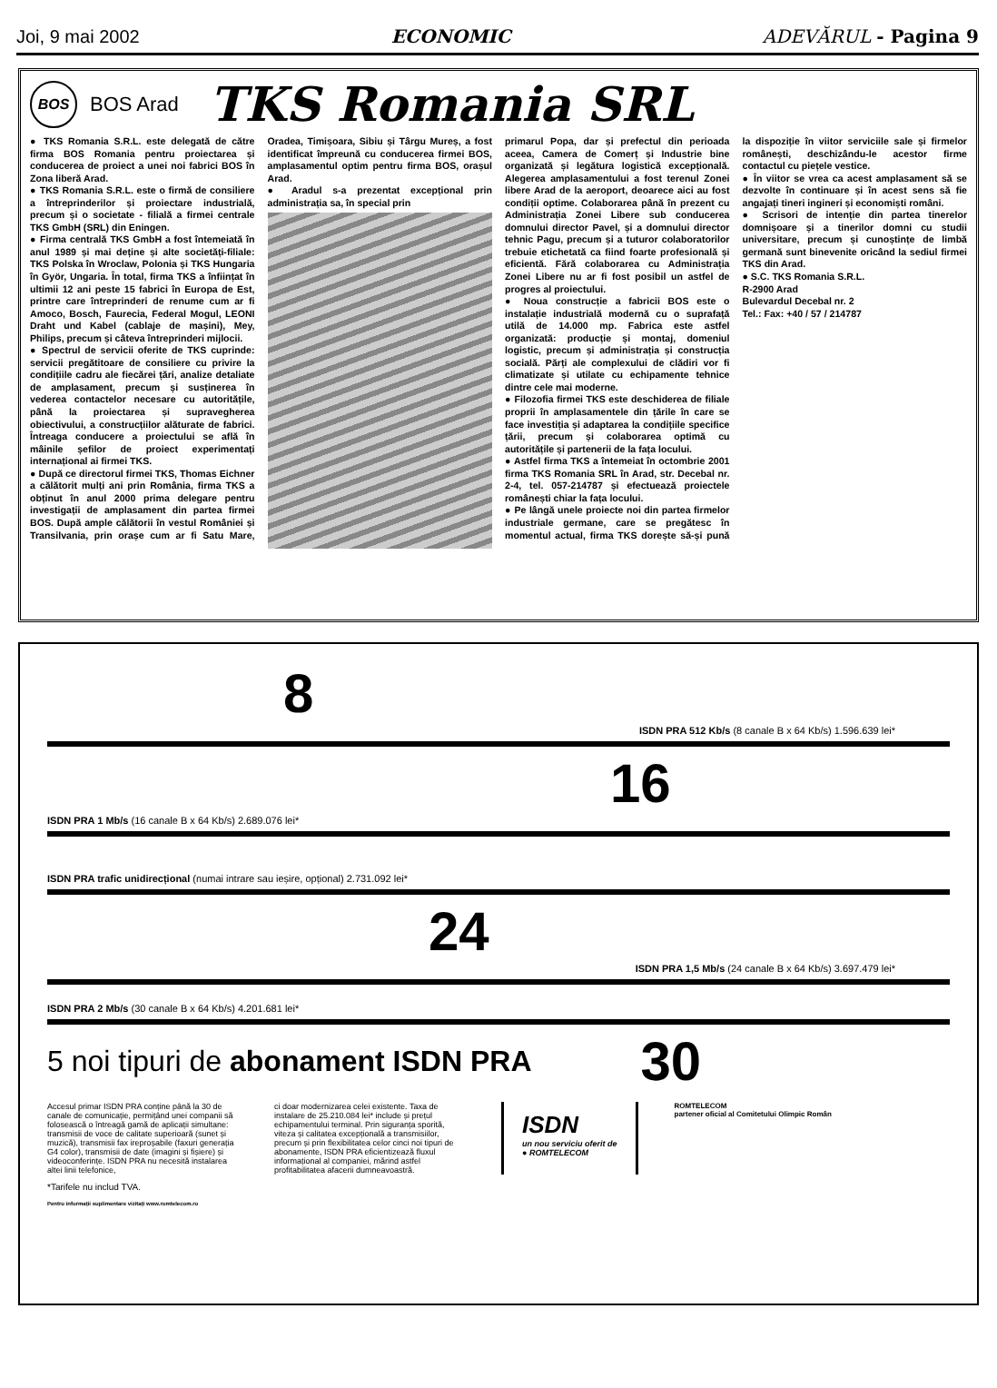Joi, 9 mai 2002 ECONOMIC ADEVĂRUL - Pagina 9
BOS
BOS Arad
TKS Romania SRL
● TKS Romania S.R.L. este delegată de către firma BOS Romania pentru proiectarea și conducerea de proiect a unei noi fabrici BOS în Zona liberă Arad.
● TKS Romania S.R.L. este o firmă de consiliere a întreprinderilor și proiectare industrială, precum și o societate - filială a firmei centrale TKS GmbH (SRL) din Eningen.
● Firma centrală TKS GmbH a fost întemeiată în anul 1989 și mai deține și alte societăți-filiale: TKS Polska în Wroclaw, Polonia și TKS Hungaria în Györ, Ungaria. În total, firma TKS a înființat în ultimii 12 ani peste 15 fabrici în Europa de Est, printre care întreprinderi de renume cum ar fi Amoco, Bosch, Faurecia, Federal Mogul, LEONI Draht und Kabel (cablaje de mașini), Mey, Philips, precum și câteva întreprinderi mijlocii.
● Spectrul de servicii oferite de TKS cuprinde: servicii pregătitoare de consiliere cu privire la condițiile cadru ale fiecărei țări, analize detaliate de amplasament, precum și susținerea în vederea contactelor necesare cu autoritățile, până la proiectarea și supravegherea obiectivului, a construcțiilor alăturate de fabrici. Întreaga conducere a proiectului se află în mâinile șefilor de proiect experimentați internațional ai firmei TKS.
● După ce directorul firmei TKS, Thomas Eichner a călătorit mulți ani prin România, firma TKS a obținut în anul 2000 prima delegare pentru investigații de amplasament din partea firmei BOS. După ample călătorii în vestul României și Transilvania, prin orașe cum ar fi Satu Mare, Oradea, Timișoara, Sibiu și Târgu Mureș, a fost identificat împreună cu conducerea firmei BOS, amplasamentul optim pentru firma BOS, orașul Arad.
● Aradul s-a prezentat excepțional prin administrația sa, în special prin
primarul Popa, dar și prefectul din perioada aceea, Camera de Comerț și Industrie bine organizată și legătura logistică excepțională. Alegerea amplasamentului a fost terenul Zonei libere Arad de la aeroport, deoarece aici au fost condiții optime. Colaborarea până în prezent cu Administrația Zonei Libere sub conducerea domnului director Pavel, și a domnului director tehnic Pagu, precum și a tuturor colaboratorilor trebuie etichetată ca fiind foarte profesională și eficientă. Fără colaborarea cu Administrația Zonei Libere nu ar fi fost posibil un astfel de progres al proiectului.
● Noua construcție a fabricii BOS este o instalație industrială modernă cu o suprafață utilă de 14.000 mp. Fabrica este astfel organizată: producție și montaj, domeniul logistic, precum și administrația și construcția socială. Părți ale complexului de clădiri vor fi climatizate și utilate cu echipamente tehnice dintre cele mai moderne.
● Filozofia firmei TKS este deschiderea de filiale proprii în amplasamentele din țările în care se face investiția și adaptarea la condițiile specifice țării, precum și colaborarea optimă cu autoritățile și partenerii de la fața locului.
● Astfel firma TKS a întemeiat în octombrie 2001 firma TKS Romania SRL în Arad, str. Decebal nr. 2-4, tel. 057-214787 și efectuează proiectele românești chiar la fața locului.
● Pe lângă unele proiecte noi din partea firmelor industriale germane, care se pregătesc în momentul actual, firma TKS dorește să-și pună la dispoziție în viitor serviciile sale și firmelor românești, deschizându-le acestor firme contactul cu piețele vestice.
● În viitor se vrea ca acest amplasament să se dezvolte în continuare și în acest sens să fie angajați tineri ingineri și economiști români.
● Scrisori de intenție din partea tinerelor domnișoare și a tinerilor domni cu studii universitare, precum și cunoștințe de limbă germană sunt binevenite oricând la sediul firmei TKS din Arad.
● S.C. TKS Romania S.R.L.
R-2900 Arad
Bulevardul Decebal nr. 2
Tel.: Fax: +40 / 57 / 214787
8
ISDN PRA 512 Kb/s (8 canale B x 64 Kb/s) 1.596.639 lei*
16
ISDN PRA 1 Mb/s (16 canale B x 64 Kb/s) 2.689.076 lei*
ISDN PRA trafic unidirecțional (numai intrare sau ieșire, opțional) 2.731.092 lei*
24
ISDN PRA 1,5 Mb/s (24 canale B x 64 Kb/s) 3.697.479 lei*
ISDN PRA 2 Mb/s (30 canale B x 64 Kb/s) 4.201.681 lei*
5 noi tipuri de abonament ISDN PRA
30
Accesul primar ISDN PRA conține până la 30 de canale de comunicație, permițând unei companii să folosească o întreagă gamă de aplicații simultane: transmisii de voce de calitate superioară (sunet și muzică), transmisii fax ireproșabile (faxuri generația G4 color), transmisii de date (imagini și fișiere) și videoconferințe. ISDN PRA nu necesită instalarea altei linii telefonice,
ci doar modernizarea celei existente. Taxa de instalare de 25.210.084 lei* include și prețul echipamentului terminal. Prin siguranța sporită, viteza și calitatea excepțională a transmisiilor, precum și prin flexibilitatea celor cinci noi tipuri de abonamente, ISDN PRA eficientizează fluxul informațional al companiei, mărind astfel profitabilitatea afacerii dumneavoastră.
ISDN
un nou serviciu oferit de
● ROMTELECOM
ROMTELECOM
partener oficial al Comitetului Olimpic Român
*Tarifele nu includ TVA.
Pentru informații suplimentare vizitați www.romtelecom.ro